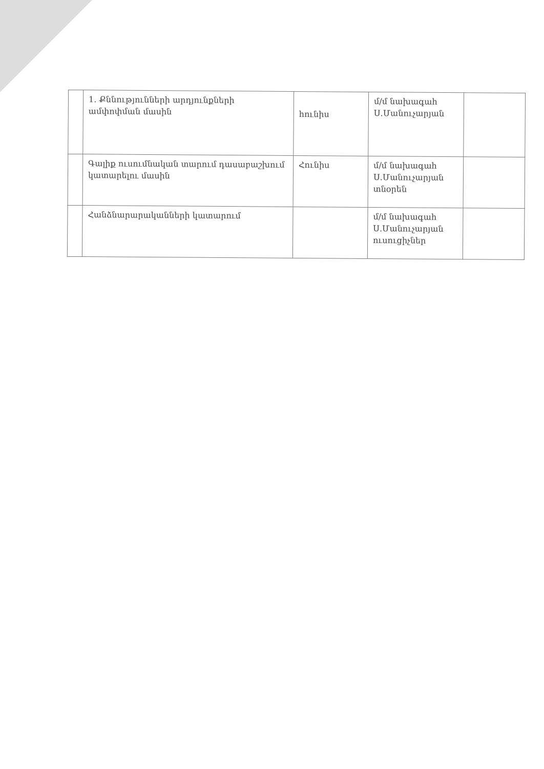| | 1. Քննությունների արդյունքների ամփոփման մասին | հունիս | մ/մ նախագահ Ս.Մանուչարյան | |
| | Գալիք ուսումնական տարում դասաբաշխում կատարելու մասին | Հունիս | մ/մ նախագահ Ս.Մանուչարյան տնօրեն | |
| | Հանձնարարականների կատարում | | մ/մ նախագահ Ս.Մանուչարյան ուսուցիչներ | |